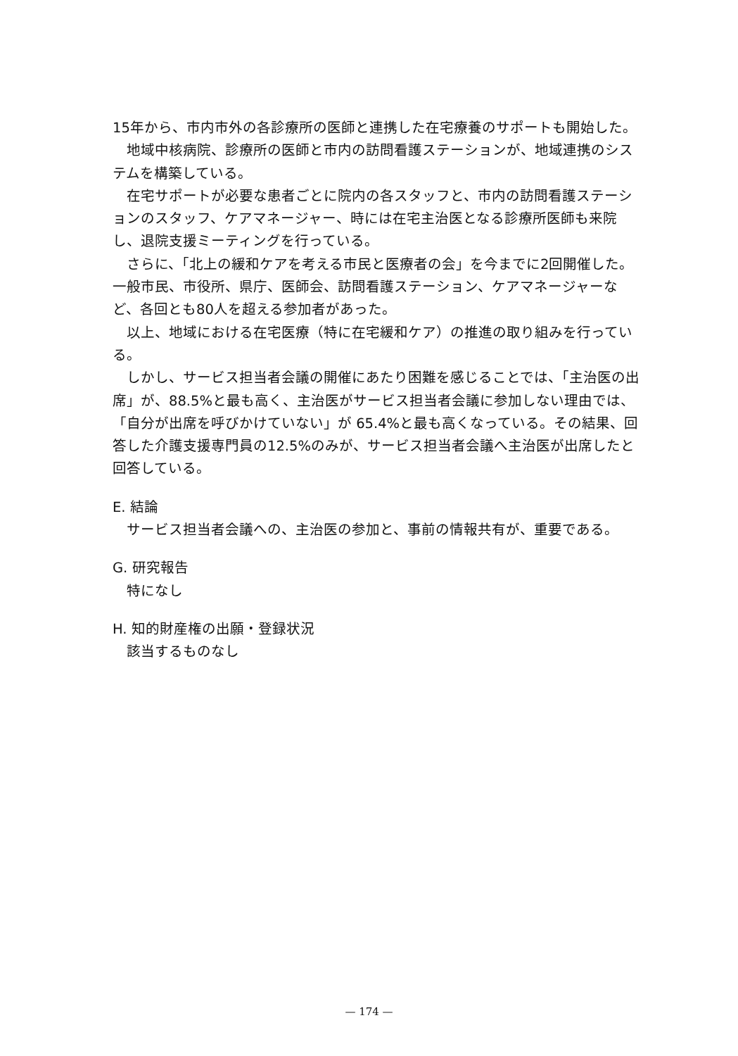15年から、市内市外の各診療所の医師と連携した在宅療養のサポートも開始した。
地域中核病院、診療所の医師と市内の訪問看護ステーションが、地域連携のシステムを構築している。
在宅サポートが必要な患者ごとに院内の各スタッフと、市内の訪問看護ステーションのスタッフ、ケアマネージャー、時には在宅主治医となる診療所医師も来院し、退院支援ミーティングを行っている。
さらに、「北上の緩和ケアを考える市民と医療者の会」を今までに2回開催した。一般市民、市役所、県庁、医師会、訪問看護ステーション、ケアマネージャーなど、各回とも80人を超える参加者があった。
以上、地域における在宅医療（特に在宅緩和ケア）の推進の取り組みを行っている。
しかし、サービス担当者会議の開催にあたり困難を感じることでは、「主治医の出席」が、88.5%と最も高く、主治医がサービス担当者会議に参加しない理由では、「自分が出席を呼びかけていない」が 65.4%と最も高くなっている。その結果、回答した介護支援専門員の12.5%のみが、サービス担当者会議へ主治医が出席したと回答している。
E. 結論
サービス担当者会議への、主治医の参加と、事前の情報共有が、重要である。
G. 研究報告
特になし
H. 知的財産権の出願・登録状況
該当するものなし
— 174 —